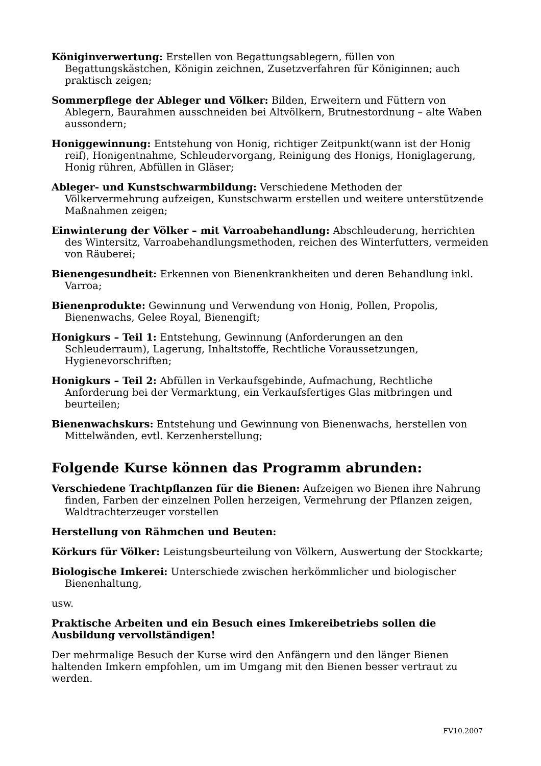Königinverwertung: Erstellen von Begattungsablegern, füllen von Begattungskästchen, Königin zeichnen, Zusetzverfahren für Königinnen; auch praktisch zeigen;
Sommerpflege der Ableger und Völker: Bilden, Erweitern und Füttern von Ablegern, Baurahmen ausschneiden bei Altvölkern, Brutnestordnung – alte Waben aussondern;
Honiggewinnung: Entstehung von Honig, richtiger Zeitpunkt(wann ist der Honig reif), Honigentnahme, Schleudervorgang, Reinigung des Honigs, Honiglagerung, Honig rühren, Abfüllen in Gläser;
Ableger- und Kunstschwarmbildung: Verschiedene Methoden der Völkervermehrung aufzeigen, Kunstschwarm erstellen und weitere unterstützende Maßnahmen zeigen;
Einwinterung der Völker – mit Varroabehandlung: Abschleuderung, herrichten des Wintersitz, Varroabehandlungsmethoden, reichen des Winterfutters, vermeiden von Räuberei;
Bienengesundheit: Erkennen von Bienenkrankheiten und deren Behandlung inkl. Varroa;
Bienenprodukte: Gewinnung und Verwendung von Honig, Pollen, Propolis, Bienenwachs, Gelee Royal, Bienengift;
Honigkurs – Teil 1: Entstehung, Gewinnung (Anforderungen an den Schleuderraum), Lagerung, Inhaltstoffe, Rechtliche Voraussetzungen, Hygienevorschriften;
Honigkurs – Teil 2: Abfüllen in Verkaufsgebinde, Aufmachung, Rechtliche Anforderung bei der Vermarktung, ein Verkaufsfertiges Glas mitbringen und beurteilen;
Bienenwachskurs: Entstehung und Gewinnung von Bienenwachs, herstellen von Mittelwänden, evtl. Kerzenherstellung;
Folgende Kurse können das Programm abrunden:
Verschiedene Trachtpflanzen für die Bienen: Aufzeigen wo Bienen ihre Nahrung finden, Farben der einzelnen Pollen herzeigen, Vermehrung der Pflanzen zeigen, Waldtrachterzeuger vorstellen
Herstellung von Rähmchen und Beuten:
Körkurs für Völker: Leistungsbeurteilung von Völkern, Auswertung der Stockkarte;
Biologische Imkerei: Unterschiede zwischen herkömmlicher und biologischer Bienenhaltung,
usw.
Praktische Arbeiten und ein Besuch eines Imkereibetriebs sollen die Ausbildung vervollständigen!
Der mehrmalige Besuch der Kurse wird den Anfängern und den länger Bienen haltenden Imkern empfohlen, um im Umgang mit den Bienen besser vertraut zu werden.
FV10.2007